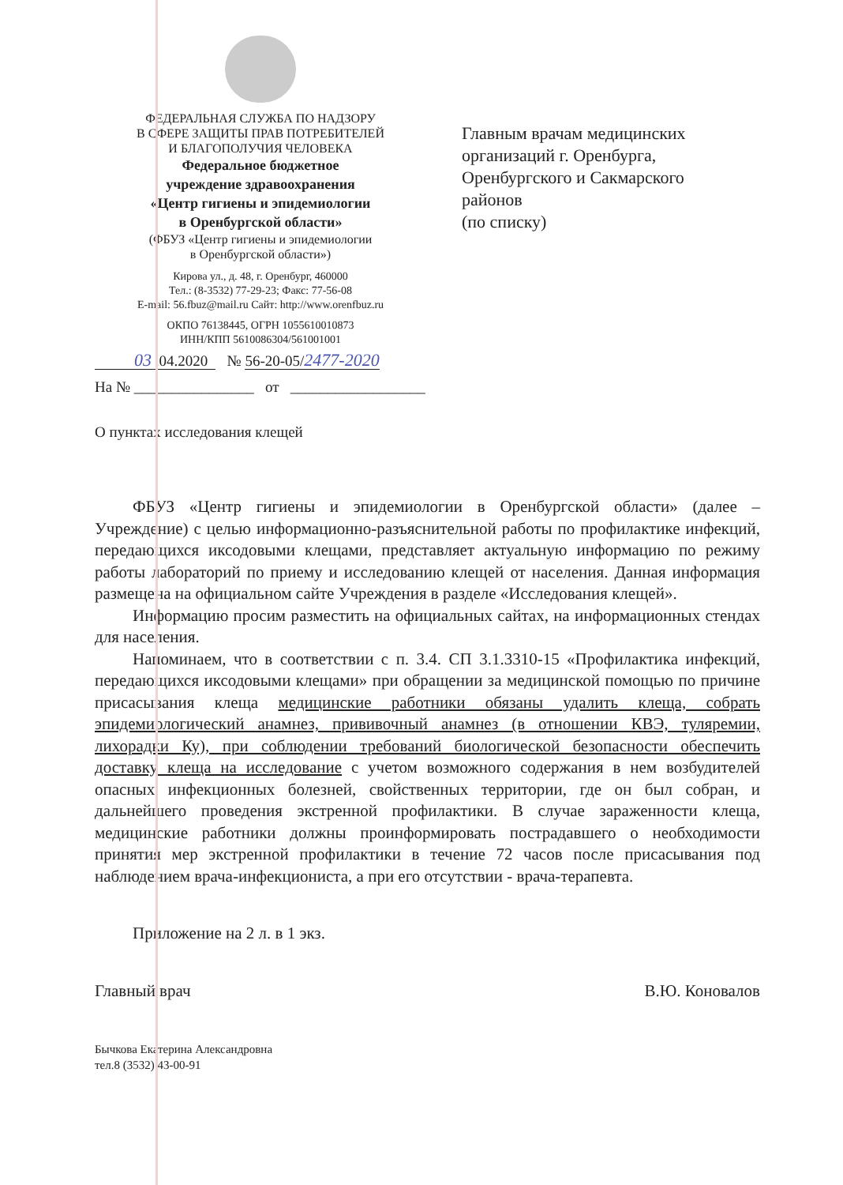ФЕДЕРАЛЬНАЯ СЛУЖБА ПО НАДЗОРУ
В СФЕРЕ ЗАЩИТЫ ПРАВ ПОТРЕБИТЕЛЕЙ
И БЛАГОПОЛУЧИЯ ЧЕЛОВЕКА
Федеральное бюджетное
учреждение здравоохранения
«Центр гигиены и эпидемиологии
в Оренбургской области»
(ФБУЗ «Центр гигиены и эпидемиологии
в Оренбургской области»)
Кирова ул., д. 48, г. Оренбург, 460000
Тел.: (8-3532) 77-29-23; Факс: 77-56-08
E-mail: 56.fbuz@mail.ru Сайт: http://www.orenfbuz.ru
ОКПО 76138445, ОГРН 1055610010873
ИНН/КПП 5610086304/561001001
Главным врачам медицинских
организаций г. Оренбурга,
Оренбургского и Сакмарского
районов
(по списку)
03 .04.2020 № 56-20-05/2477-2020
На № ________________ от __________________
О пунктах исследования клещей
ФБУЗ «Центр гигиены и эпидемиологии в Оренбургской области» (далее – Учреждение) с целью информационно-разъяснительной работы по профилактике инфекций, передающихся иксодовыми клещами, представляет актуальную информацию по режиму работы лабораторий по приему и исследованию клещей от населения. Данная информация размещена на официальном сайте Учреждения в разделе «Исследования клещей».
Информацию просим разместить на официальных сайтах, на информационных стендах для населения.
Напоминаем, что в соответствии с п. 3.4. СП 3.1.3310-15 «Профилактика инфекций, передающихся иксодовыми клещами» при обращении за медицинской помощью по причине присасывания клеща медицинские работники обязаны удалить клеща, собрать эпидемиологический анамнез, прививочный анамнез (в отношении КВЭ, туляремии, лихорадки Ку), при соблюдении требований биологической безопасности обеспечить доставку клеща на исследование с учетом возможного содержания в нем возбудителей опасных инфекционных болезней, свойственных территории, где он был собран, и дальнейшего проведения экстренной профилактики. В случае зараженности клеща, медицинские работники должны проинформировать пострадавшего о необходимости принятия мер экстренной профилактики в течение 72 часов после присасывания под наблюдением врача-инфекциониста, а при его отсутствии - врача-терапевта.
Приложение на 2 л. в 1 экз.
Главный врач В.Ю. Коновалов
Бычкова Екатерина Александровна
тел.8 (3532) 43-00-91